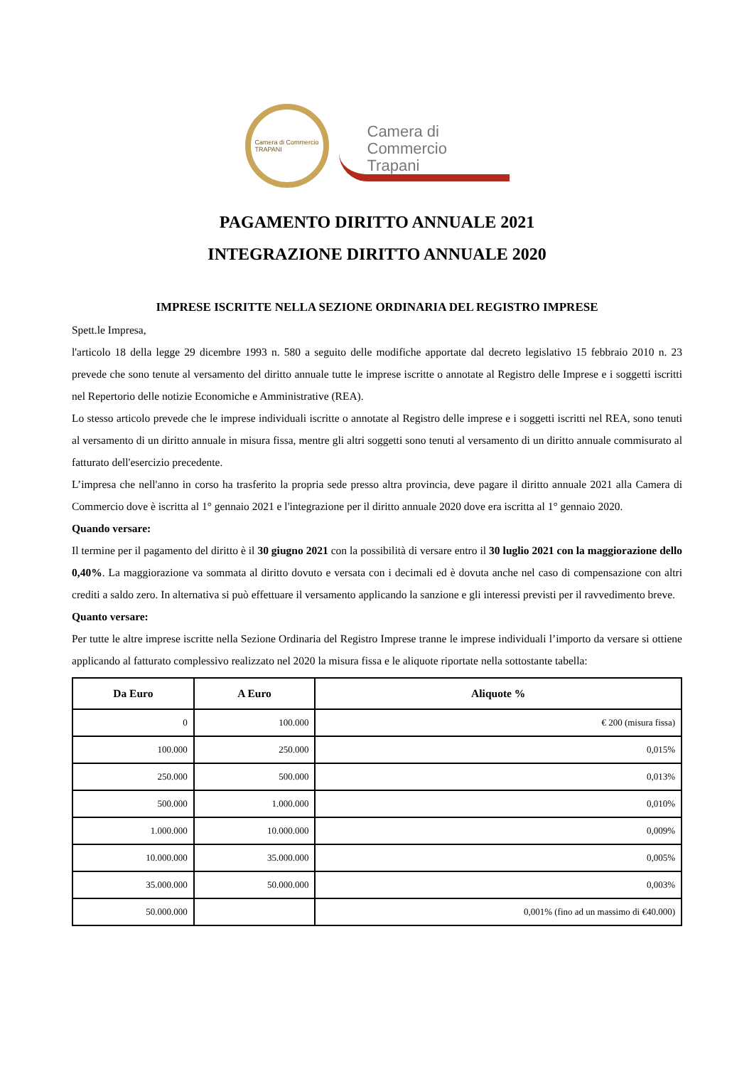Camera di Commercio
TRAPANI
Camera di Commercio
Trapani
PAGAMENTO DIRITTO ANNUALE 2021
INTEGRAZIONE DIRITTO ANNUALE 2020
IMPRESE ISCRITTE NELLA SEZIONE ORDINARIA DEL REGISTRO IMPRESE
Spett.le Impresa,
l'articolo 18 della legge 29 dicembre 1993 n. 580 a seguito delle modifiche apportate dal decreto legislativo 15 febbraio 2010 n. 23 prevede che sono tenute al versamento del diritto annuale tutte le imprese iscritte o annotate al Registro delle Imprese e i soggetti iscritti nel Repertorio delle notizie Economiche e Amministrative (REA).
Lo stesso articolo prevede che le imprese individuali iscritte o annotate al Registro delle imprese e i soggetti iscritti nel REA, sono tenuti al versamento di un diritto annuale in misura fissa, mentre gli altri soggetti sono tenuti al versamento di un diritto annuale commisurato al fatturato dell'esercizio precedente.
L’impresa che nell'anno in corso ha trasferito la propria sede presso altra provincia, deve pagare il diritto annuale 2021 alla Camera di Commercio dove è iscritta al 1° gennaio 2021 e l'integrazione per il diritto annuale 2020 dove era iscritta al 1° gennaio 2020.
Quando versare:
Il termine per il pagamento del diritto è il 30 giugno 2021 con la possibilità di versare entro il 30 luglio 2021 con la maggiorazione dello 0,40%. La maggiorazione va sommata al diritto dovuto e versata con i decimali ed è dovuta anche nel caso di compensazione con altri crediti a saldo zero. In alternativa si può effettuare il versamento applicando la sanzione e gli interessi previsti per il ravvedimento breve.
Quanto versare:
Per tutte le altre imprese iscritte nella Sezione Ordinaria del Registro Imprese tranne le imprese individuali l’importo da versare si ottiene applicando al fatturato complessivo realizzato nel 2020 la misura fissa e le aliquote riportate nella sottostante tabella:
| Da Euro | A Euro | Aliquote % |
| --- | --- | --- |
| 0 | 100.000 | € 200 (misura fissa) |
| 100.000 | 250.000 | 0,015% |
| 250.000 | 500.000 | 0,013% |
| 500.000 | 1.000.000 | 0,010% |
| 1.000.000 | 10.000.000 | 0,009% |
| 10.000.000 | 35.000.000 | 0,005% |
| 35.000.000 | 50.000.000 | 0,003% |
| 50.000.000 | | 0,001% (fino ad un massimo di €40.000) |